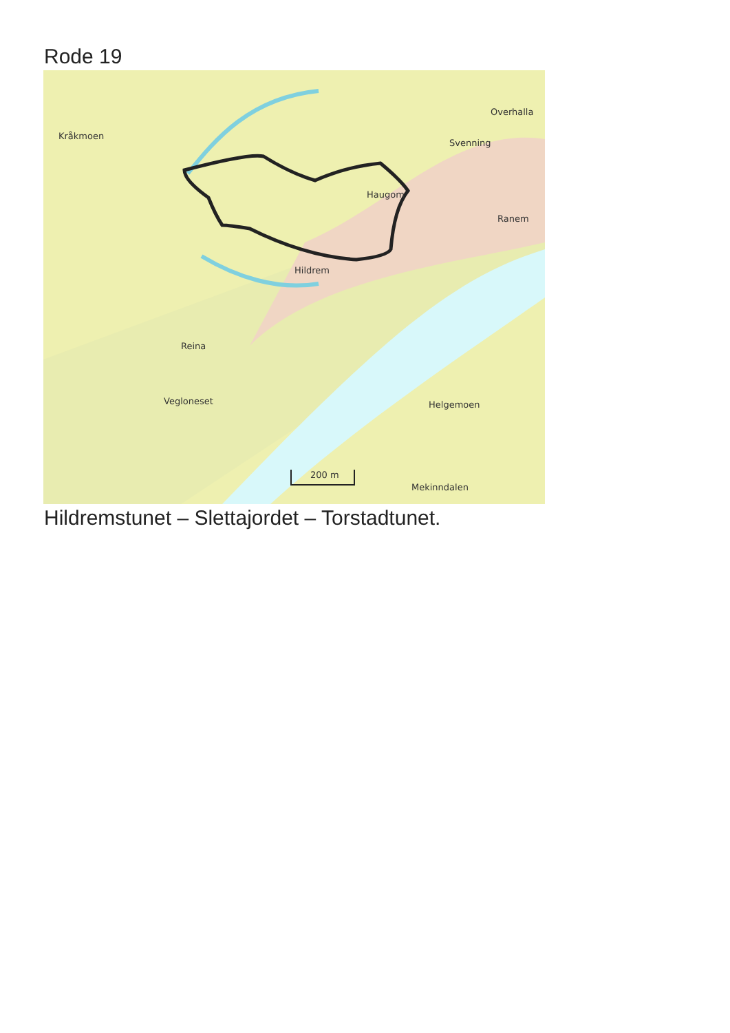Rode 19
Kråkmoen
Overhalla
Svenning
Haugom
Ranem
Hildrem
Reina
Vegloneset
Helgemoen
Mekinndalen
200 m
Hildremstunet – Slettajordet – Torstadtunet.